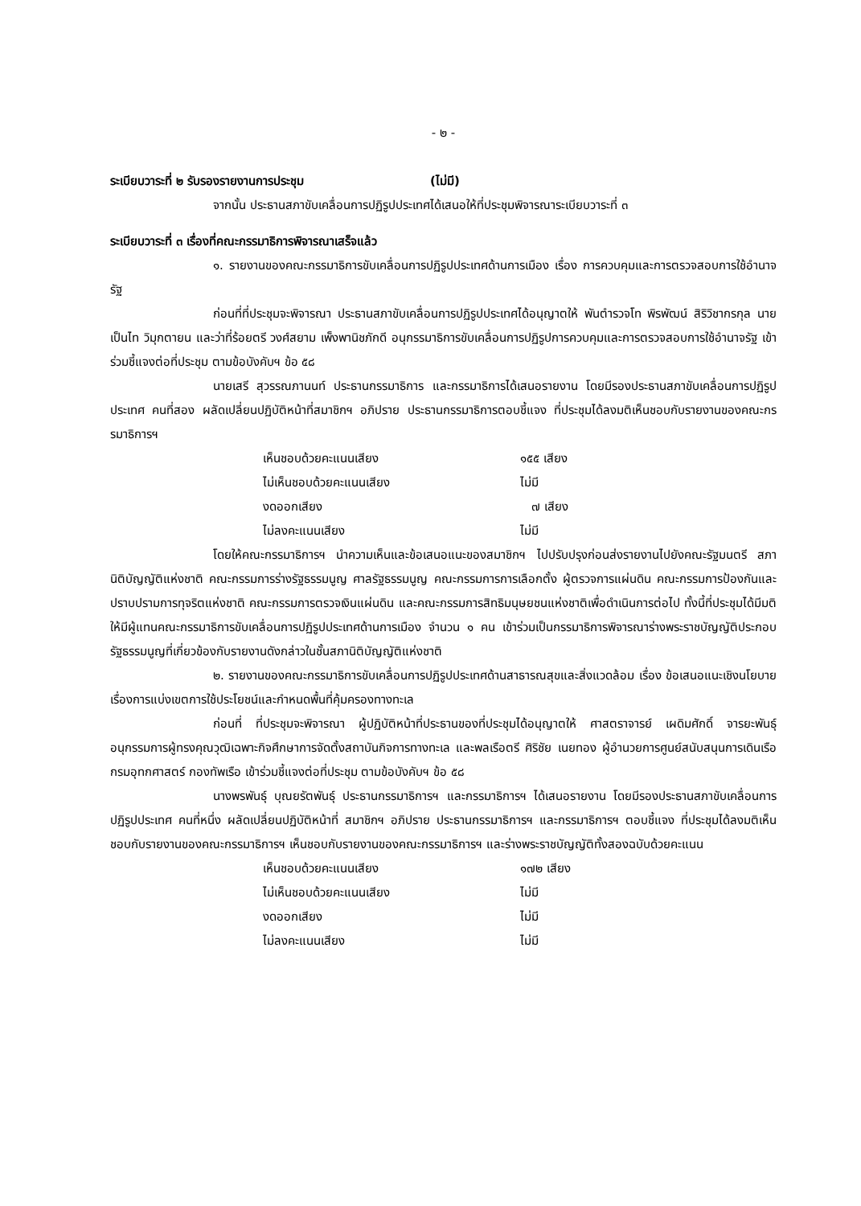- ๒ -
ระเบียบวาระที่ ๒ รับรองรายงานการประชุม (ไม่มี)
จากนั้น ประธานสภาขับเคลื่อนการปฏิรูปประเทศได้เสนอให้ที่ประชุมพิจารณาระเบียบวาระที่ ๓
ระเบียบวาระที่ ๓ เรื่องที่คณะกรรมาธิการพิจารณาเสร็จแล้ว
๑. รายงานของคณะกรรมาธิการขับเคลื่อนการปฏิรูปประเทศด้านการเมือง เรื่อง การควบคุมและการตรวจสอบการใช้อำนาจรัฐ
ก่อนที่ที่ประชุมจะพิจารณา ประธานสภาขับเคลื่อนการปฏิรูปประเทศได้อนุญาตให้ พันตำรวจโท พิรพัฒน์ สิริวิชากรกุล นายเป็นไท วิมุกตายน และว่าที่ร้อยตรี วงศ์สยาม เพ็งพานิชภักดี อนุกรรมาธิการขับเคลื่อนการปฏิรูปการควบคุมและการตรวจสอบการใช้อำนาจรัฐ เข้าร่วมชี้แจงต่อที่ประชุม ตามข้อบังคับฯ ข้อ ๕๘
นายเสรี สุวรรณภานนท์ ประธานกรรมาธิการ และกรรมาธิการได้เสนอรายงาน โดยมีรองประธานสภาขับเคลื่อนการปฏิรูปประเทศ คนที่สอง ผลัดเปลี่ยนปฏิบัติหน้าที่สมาชิกฯ อภิปราย ประธานกรรมาธิการตอบชี้แจง ที่ประชุมได้ลงมติเห็นชอบกับรายงานของคณะกรรมาธิการฯ
| เห็นชอบด้วยคะแนนเสียง | ๑๕๕ เสียง |
| ไม่เห็นชอบด้วยคะแนนเสียง | ไม่มี |
| งดออกเสียง | ๗ เสียง |
| ไม่ลงคะแนนเสียง | ไม่มี |
โดยให้คณะกรรมาธิการฯ นำความเห็นและข้อเสนอแนะของสมาชิกฯ ไปปรับปรุงก่อนส่งรายงานไปยังคณะรัฐมนตรี สภานิติบัญญัติแห่งชาติ คณะกรรมการร่างรัฐธรรมนูญ ศาลรัฐธรรมนูญ คณะกรรมการการเลือกตั้ง ผู้ตรวจการแผ่นดิน คณะกรรมการป้องกันและปราบปรามการทุจริตแห่งชาติ คณะกรรมการตรวจเงินแผ่นดิน และคณะกรรมการสิทธิมนุษยชนแห่งชาติเพื่อดำเนินการต่อไป ทั้งนี้ที่ประชุมได้มีมติให้มีผู้แทนคณะกรรมาธิการขับเคลื่อนการปฏิรูปประเทศด้านการเมือง จำนวน ๑ คน เข้าร่วมเป็นกรรมาธิการพิจารณาร่างพระราชบัญญัติประกอบรัฐธรรมนูญที่เกี่ยวข้องกับรายงานดังกล่าวในชั้นสภานิติบัญญัติแห่งชาติ
๒. รายงานของคณะกรรมาธิการขับเคลื่อนการปฏิรูปประเทศด้านสาธารณสุขและสิ่งแวดล้อม เรื่อง ข้อเสนอแนะเชิงนโยบายเรื่องการแบ่งเขตการใช้ประโยชน์และกำหนดพื้นที่คุ้มครองทางทะเล
ก่อนที่ ที่ประชุมจะพิจารณา ผู้ปฏิบัติหน้าที่ประธานของที่ประชุมได้อนุญาตให้ ศาสตราจารย์ เผดิมศักดิ์ จารยะพันธุ์ อนุกรรมการผู้ทรงคุณวุฒิเฉพาะกิจศึกษาการจัดตั้งสถาบันกิจการทางทะเล และพลเรือตรี ศิริชัย เนยทอง ผู้อำนวยการศูนย์สนับสนุนการเดินเรือ กรมอุทกศาสตร์ กองทัพเรือ เข้าร่วมชี้แจงต่อที่ประชุม ตามข้อบังคับฯ ข้อ ๕๘
นางพรพันธุ์ บุณยรัตพันธุ์ ประธานกรรมาธิการฯ และกรรมาธิการฯ ได้เสนอรายงาน โดยมีรองประธานสภาขับเคลื่อนการปฏิรูปประเทศ คนที่หนึ่ง ผลัดเปลี่ยนปฏิบัติหน้าที่ สมาชิกฯ อภิปราย ประธานกรรมาธิการฯ และกรรมาธิการฯ ตอบชี้แจง ที่ประชุมได้ลงมติเห็นชอบกับรายงานของคณะกรรมาธิการฯ เห็นชอบกับรายงานของคณะกรรมาธิการฯ และร่างพระราชบัญญัติทั้งสองฉบับด้วยคะแนน
| เห็นชอบด้วยคะแนนเสียง | ๑๗๒ เสียง |
| ไม่เห็นชอบด้วยคะแนนเสียง | ไม่มี |
| งดออกเสียง | ไม่มี |
| ไม่ลงคะแนนเสียง | ไม่มี |